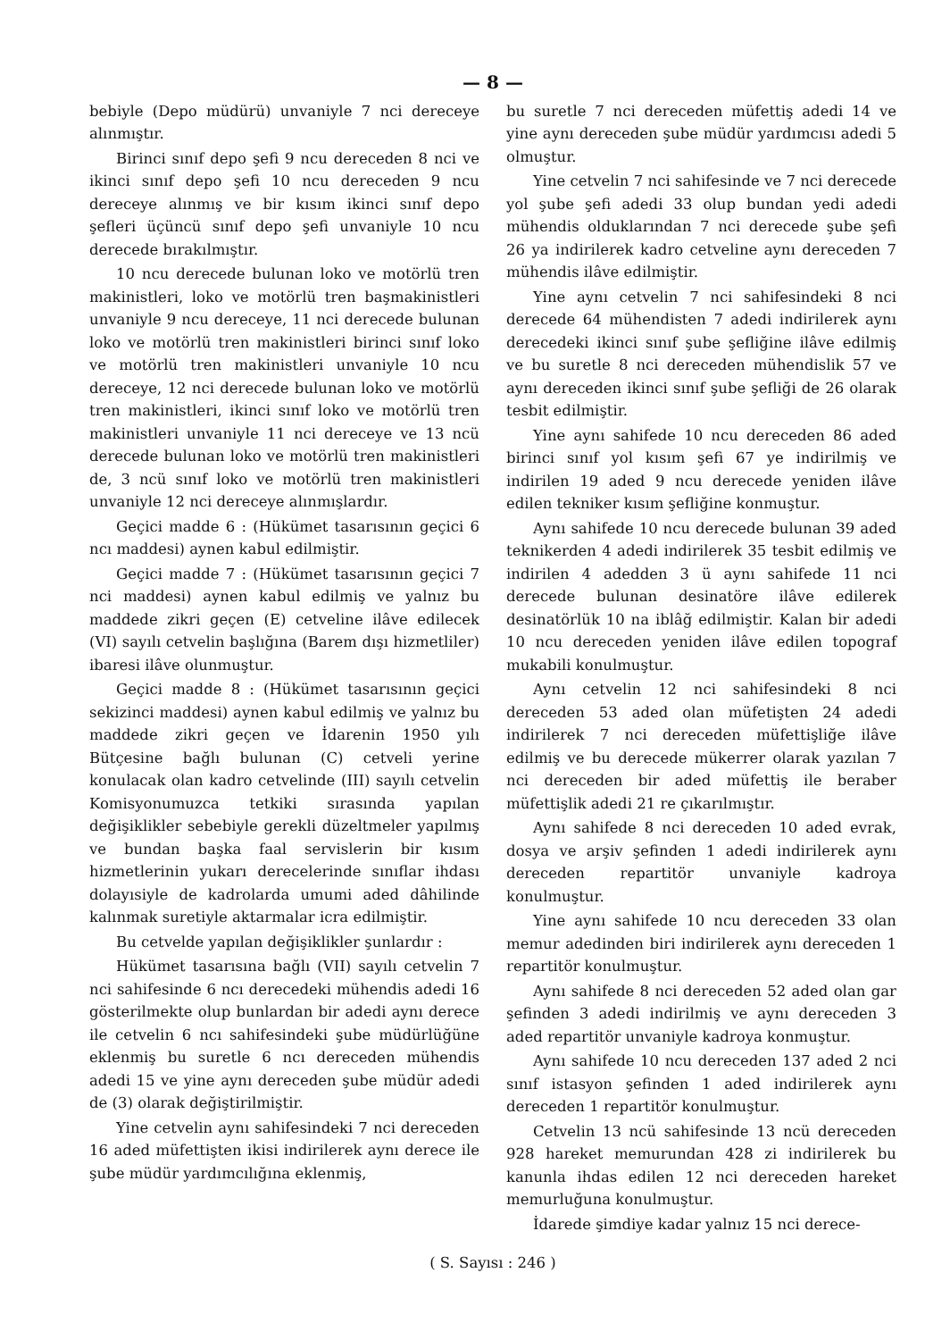— 8 —
bebiyle (Depo müdürü) unvaniyle 7 nci dereceye alınmıştır.
Birinci sınıf depo şefi 9 ncu dereceden 8 nci ve ikinci sınıf depo şefi 10 ncu dereceden 9 ncu dereceye alınmış ve bir kısım ikinci sınıf depo şefleri üçüncü sınıf depo şefi unvaniyle 10 ncu derecede bırakılmıştır.
10 ncu derecede bulunan loko ve motörlü tren makinistleri, loko ve motörlü tren başmakinistleri unvaniyle 9 ncu dereceye, 11 nci derecede bulunan loko ve motörlü tren makinistleri birinci sınıf loko ve motörlü tren makinistleri unvaniyle 10 ncu dereceye, 12 nci derecede bulunan loko ve motörlü tren makinistleri, ikinci sınıf loko ve motörlü tren makinistleri unvaniyle 11 nci dereceye ve 13 ncü derecede bulunan loko ve motörlü tren makinistleri de, 3 ncü sınıf loko ve motörlü tren makinistleri unvaniyle 12 nci dereceye alınmışlardır.
Geçici madde 6 : (Hükümet tasarısının geçici 6 ncı maddesi) aynen kabul edilmiştir.
Geçici madde 7 : (Hükümet tasarısının geçici 7 nci maddesi) aynen kabul edilmiş ve yalnız bu maddede zikri geçen (E) cetveline ilâve edilecek (VI) sayılı cetvelin başlığına (Barem dışı hizmetliler) ibaresi ilâve olunmuştur.
Geçici madde 8 : (Hükümet tasarısının geçici sekizinci maddesi) aynen kabul edilmiş ve yalnız bu maddede zikri geçen ve İdarenin 1950 yılı Bütçesine bağlı bulunan (C) cetveli yerine konulacak olan kadro cetvelinde (III) sayılı cetvelin Komisyonumuzca tetkiki sırasında yapılan değişiklikler sebebiyle gerekli düzeltmeler yapılmış ve bundan başka faal servislerin bir kısım hizmetlerinin yukarı derecelerinde sınıflar ihdası dolayısiyle de kadrolarda umumi aded dâhilinde kalınmak suretiyle aktarmalar icra edilmiştir.
Bu cetvelde yapılan değişiklikler şunlardır :
Hükümet tasarısına bağlı (VII) sayılı cetvelin 7 nci sahifesinde 6 ncı derecedeki mühendis adedi 16 gösterilmekte olup bunlardan bir adedi aynı derece ile cetvelin 6 ncı sahifesindeki şube müdürlüğüne eklenmiş bu suretle 6 ncı dereceden mühendis adedi 15 ve yine aynı dereceden şube müdür adedi de (3) olarak değiştirilmiştir.
Yine cetvelin aynı sahifesindeki 7 nci dereceden 16 aded müfettişten ikisi indirilerek aynı derece ile şube müdür yardımcılığına eklenmiş,
bu suretle 7 nci dereceden müfettiş adedi 14 ve yine aynı dereceden şube müdür yardımcısı adedi 5 olmuştur.
Yine cetvelin 7 nci sahifesinde ve 7 nci derecede yol şube şefi adedi 33 olup bundan yedi adedi mühendis olduklarından 7 nci derecede şube şefi 26 ya indirilerek kadro cetveline aynı dereceden 7 mühendis ilâve edilmiştir.
Yine aynı cetvelin 7 nci sahifesindeki 8 nci derecede 64 mühendisten 7 adedi indirilerek aynı derecedeki ikinci sınıf şube şefliğine ilâve edilmiş ve bu suretle 8 nci dereceden mühendislik 57 ve aynı dereceden ikinci sınıf şube şefliği de 26 olarak tesbit edilmiştir.
Yine aynı sahifede 10 ncu dereceden 86 aded birinci sınıf yol kısım şefi 67 ye indirilmiş ve indirilen 19 aded 9 ncu derecede yeniden ilâve edilen tekniker kısım şefliğine konmuştur.
Aynı sahifede 10 ncu derecede bulunan 39 aded teknikerden 4 adedi indirilerek 35 tesbit edilmiş ve indirilen 4 adedden 3 ü aynı sahifede 11 nci derecede bulunan desinatöre ilâve edilerek desinatörlük 10 na iblâğ edilmiştir. Kalan bir adedi 10 ncu dereceden yeniden ilâve edilen topograf mukabili konulmuştur.
Aynı cetvelin 12 nci sahifesindeki 8 nci dereceden 53 aded olan müfetişten 24 adedi indirilerek 7 nci dereceden müfettişliğe ilâve edilmiş ve bu derecede mükerrer olarak yazılan 7 nci dereceden bir aded müfettiş ile beraber müfettişlik adedi 21 re çıkarılmıştır.
Aynı sahifede 8 nci dereceden 10 aded evrak, dosya ve arşiv şefinden 1 adedi indirilerek aynı dereceden repartitör unvaniyle kadroya konulmuştur.
Yine aynı sahifede 10 ncu dereceden 33 olan memur adedinden biri indirilerek aynı dereceden 1 repartitör konulmuştur.
Aynı sahifede 8 nci dereceden 52 aded olan gar şefinden 3 adedi indirilmiş ve aynı dereceden 3 aded repartitör unvaniyle kadroya konmuştur.
Aynı sahifede 10 ncu dereceden 137 aded 2 nci sınıf istasyon şefinden 1 aded indirilerek aynı dereceden 1 repartitör konulmuştur.
Cetvelin 13 ncü sahifesinde 13 ncü dereceden 928 hareket memurundan 428 zi indirilerek bu kanunla ihdas edilen 12 nci dereceden hareket memurluğuna konulmuştur.
İdarede şimdiye kadar yalnız 15 nci derece-
( S. Sayısı : 246 )